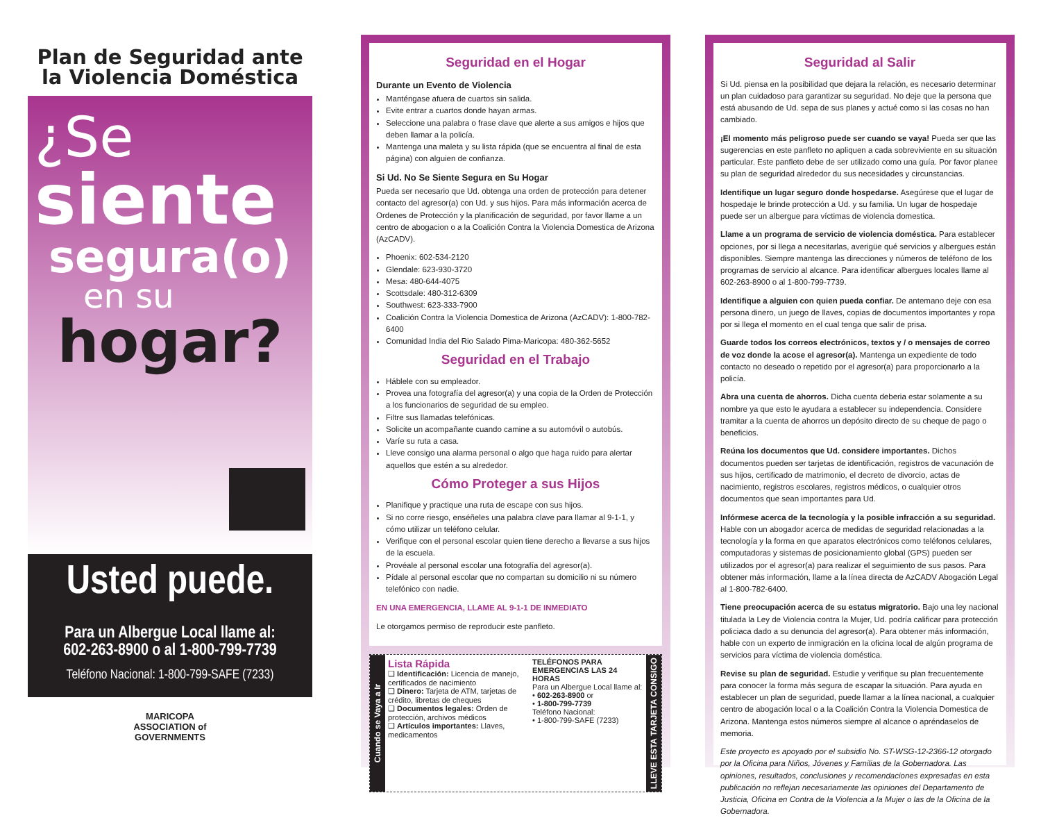Plan de Seguridad ante la Violencia Doméstica
¿Se
siente
segura(o)
en su
hogar?
Usted puede.
Para un Albergue Local llame al:
602-263-8900 o al 1-800-799-7739
Teléfono Nacional: 1-800-799-SAFE (7233)
MARICOPA
ASSOCIATION of
GOVERNMENTS
Seguridad en el Hogar
Durante un Evento de Violencia
Manténgase afuera de cuartos sin salida.
Evite entrar a cuartos donde hayan armas.
Seleccione una palabra o frase clave que alerte a sus amigos e hijos que deben llamar a la policía.
Mantenga una maleta y su lista rápida (que se encuentra al final de esta página) con alguien de confianza.
Si Ud. No Se Siente Segura en Su Hogar
Pueda ser necesario que Ud. obtenga una orden de protección para detener contacto del agresor(a) con Ud. y sus hijos. Para más información acerca de Ordenes de Protección y la planificación de seguridad, por favor llame a un centro de abogacion o a la Coalición Contra la Violencia Domestica de Arizona (AzCADV).
Phoenix: 602-534-2120
Glendale: 623-930-3720
Mesa: 480-644-4075
Scottsdale: 480-312-6309
Southwest: 623-333-7900
Coalición Contra la Violencia Domestica de Arizona (AzCADV): 1-800-782-6400
Comunidad India del Rio Salado Pima-Maricopa: 480-362-5652
Seguridad en el Trabajo
Háblele con su empleador.
Provea una fotografía del agresor(a) y una copia de la Orden de Protección a los funcionarios de seguridad de su empleo.
Filtre sus llamadas telefónicas.
Solicite un acompañante cuando camine a su automóvil o autobús.
Varíe su ruta a casa.
Lleve consigo una alarma personal o algo que haga ruido para alertar aquellos que estén a su alrededor.
Cómo Proteger a sus Hijos
Planifique y practique una ruta de escape con sus hijos.
Si no corre riesgo, enséñeles una palabra clave para llamar al 9-1-1, y cómo utilizar un teléfono celular.
Verifique con el personal escolar quien tiene derecho a llevarse a sus hijos de la escuela.
Provéale al personal escolar una fotografía del agresor(a).
Pídale al personal escolar que no compartan su domicilio ni su número telefónico con nadie.
EN UNA EMERGENCIA, LLAME AL 9-1-1 DE INMEDIATO
Le otorgamos permiso de reproducir este panfleto.
Cuando se Vaya a Ir
Lista Rápida
❑ Identificación: Licencia de manejo, certificados de nacimiento
❑ Dinero: Tarjeta de ATM, tarjetas de crédito, libretas de cheques
❑ Documentos legales: Orden de protección, archivos médicos
❑ Artículos importantes: Llaves, medicamentos
TELÉFONOS PARA EMERGENCIAS LAS 24 HORAS
Para un Albergue Local llame al:
• 602-263-8900 or
• 1-800-799-7739
Teléfono Nacional:
• 1-800-799-SAFE (7233)
LLEVE ESTA TARJETA CONSIGO
Seguridad al Salir
Si Ud. piensa en la posibilidad que dejara la relación, es necesario determinar un plan cuidadoso para garantizar su seguridad. No deje que la persona que está abusando de Ud. sepa de sus planes y actué como si las cosas no han cambiado.
¡El momento más peligroso puede ser cuando se vaya! Pueda ser que las sugerencias en este panfleto no apliquen a cada sobreviviente en su situación particular. Este panfleto debe de ser utilizado como una guía. Por favor planee su plan de seguridad alrededor du sus necesidades y circunstancias.
Identifique un lugar seguro donde hospedarse. Asegúrese que el lugar de hospedaje le brinde protección a Ud. y su familia. Un lugar de hospedaje puede ser un albergue para víctimas de violencia domestica.
Llame a un programa de servicio de violencia doméstica. Para establecer opciones, por si llega a necesitarlas, averigüe qué servicios y albergues están disponibles. Siempre mantenga las direcciones y números de teléfono de los programas de servicio al alcance. Para identificar albergues locales llame al 602-263-8900 o al 1-800-799-7739.
Identifique a alguien con quien pueda confiar. De antemano deje con esa persona dinero, un juego de llaves, copias de documentos importantes y ropa por si llega el momento en el cual tenga que salir de prisa.
Guarde todos los correos electrónicos, textos y / o mensajes de correo de voz donde la acose el agresor(a). Mantenga un expediente de todo contacto no deseado o repetido por el agresor(a) para proporcionarlo a la policía.
Abra una cuenta de ahorros. Dicha cuenta deberia estar solamente a su nombre ya que esto le ayudara a establecer su independencia. Considere tramitar a la cuenta de ahorros un depósito directo de su cheque de pago o beneficios.
Reúna los documentos que Ud. considere importantes. Dichos documentos pueden ser tarjetas de identificación, registros de vacunación de sus hijos, certificado de matrimonio, el decreto de divorcio, actas de nacimiento, registros escolares, registros médicos, o cualquier otros documentos que sean importantes para Ud.
Infórmese acerca de la tecnología y la posible infracción a su seguridad. Hable con un abogador acerca de medidas de seguridad relacionadas a la tecnología y la forma en que aparatos electrónicos como teléfonos celulares, computadoras y sistemas de posicionamiento global (GPS) pueden ser utilizados por el agresor(a) para realizar el seguimiento de sus pasos. Para obtener más información, llame a la línea directa de AzCADV Abogación Legal al 1-800-782-6400.
Tiene preocupación acerca de su estatus migratorio. Bajo una ley nacional titulada la Ley de Violencia contra la Mujer, Ud. podría calificar para protección policiaca dado a su denuncia del agresor(a). Para obtener más información, hable con un experto de inmigración en la oficina local de algún programa de servicios para víctima de violencia doméstica.
Revise su plan de seguridad. Estudie y verifique su plan frecuentemente para conocer la forma más segura de escapar la situación. Para ayuda en establecer un plan de seguridad, puede llamar a la línea nacional, a cualquier centro de abogación local o a la Coalición Contra la Violencia Domestica de Arizona. Mantenga estos números siempre al alcance o apréndaselos de memoria.
Este proyecto es apoyado por el subsidio No. ST-WSG-12-2366-12 otorgado por la Oficina para Niños, Jóvenes y Familias de la Gobernadora. Las opiniones, resultados, conclusiones y recomendaciones expresadas en esta publicación no reflejan necesariamente las opiniones del Departamento de Justicia, Oficina en Contra de la Violencia a la Mujer o las de la Oficina de la Gobernadora.